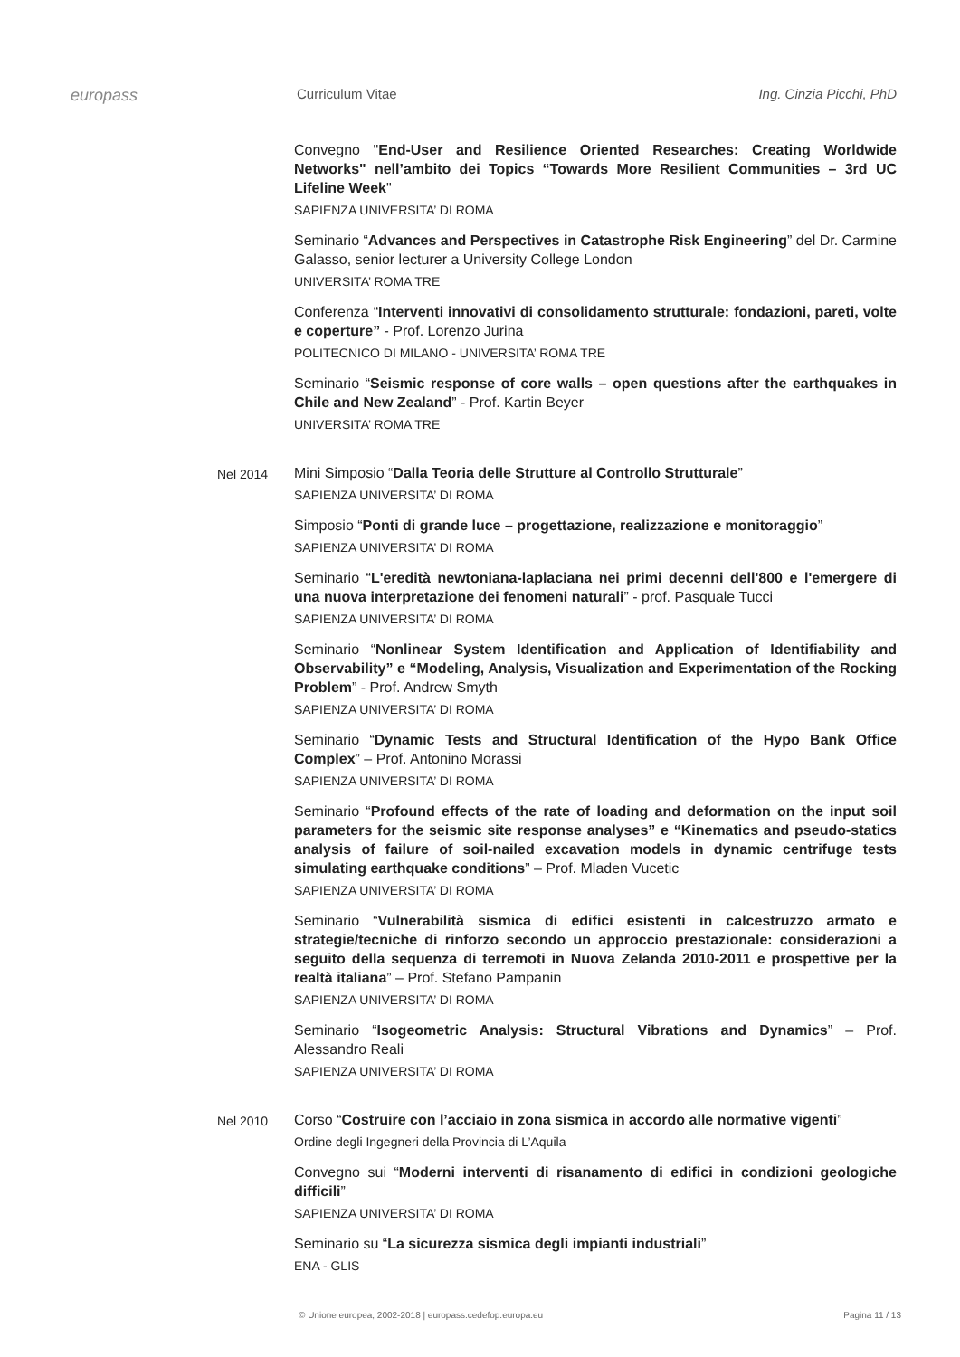europass
Curriculum Vitae Ing. Cinzia Picchi, PhD
Convegno "End-User and Resilience Oriented Researches: Creating Worldwide Networks" nell’ambito dei Topics “Towards More Resilient Communities – 3rd UC Lifeline Week"
SAPIENZA UNIVERSITA’ DI ROMA
Seminario “Advances and Perspectives in Catastrophe Risk Engineering” del Dr. Carmine Galasso, senior lecturer a University College London
UNIVERSITA’ ROMA TRE
Conferenza “Interventi innovativi di consolidamento strutturale: fondazioni, pareti, volte e coperture” - Prof. Lorenzo Jurina
POLITECNICO DI MILANO - UNIVERSITA’ ROMA TRE
Seminario “Seismic response of core walls – open questions after the earthquakes in Chile and New Zealand” - Prof. Kartin Beyer
UNIVERSITA’ ROMA TRE
Nel 2014
Mini Simposio “Dalla Teoria delle Strutture al Controllo Strutturale”
SAPIENZA UNIVERSITA’ DI ROMA
Simposio “Ponti di grande luce – progettazione, realizzazione e monitoraggio”
SAPIENZA UNIVERSITA’ DI ROMA
Seminario “L'eredità newtoniana-laplaciana nei primi decenni dell'800 e l'emergere di una nuova interpretazione dei fenomeni naturali” - prof. Pasquale Tucci
SAPIENZA UNIVERSITA’ DI ROMA
Seminario “Nonlinear System Identification and Application of Identifiability and Observability” e “Modeling, Analysis, Visualization and Experimentation of the Rocking Problem” - Prof. Andrew Smyth
SAPIENZA UNIVERSITA’ DI ROMA
Seminario “Dynamic Tests and Structural Identification of the Hypo Bank Office Complex” – Prof. Antonino Morassi
SAPIENZA UNIVERSITA’ DI ROMA
Seminario “Profound effects of the rate of loading and deformation on the input soil parameters for the seismic site response analyses” e “Kinematics and pseudo-statics analysis of failure of soil-nailed excavation models in dynamic centrifuge tests simulating earthquake conditions” – Prof. Mladen Vucetic
SAPIENZA UNIVERSITA’ DI ROMA
Seminario “Vulnerabilità sismica di edifici esistenti in calcestruzzo armato e strategie/tecniche di rinforzo secondo un approccio prestazionale: considerazioni a seguito della sequenza di terremoti in Nuova Zelanda 2010-2011 e prospettive per la realtà italiana” – Prof. Stefano Pampanin
SAPIENZA UNIVERSITA’ DI ROMA
Seminario “Isogeometric Analysis: Structural Vibrations and Dynamics” – Prof. Alessandro Reali
SAPIENZA UNIVERSITA’ DI ROMA
Nel 2010
Corso “Costruire con l’acciaio in zona sismica in accordo alle normative vigenti”
Ordine degli Ingegneri della Provincia di L’Aquila
Convegno sui “Moderni interventi di risanamento di edifici in condizioni geologiche difficili”
SAPIENZA UNIVERSITA’ DI ROMA
Seminario su “La sicurezza sismica degli impianti industriali”
ENA - GLIS
© Unione europea, 2002-2018 | europass.cedefop.europa.eu Pagina 11 / 13